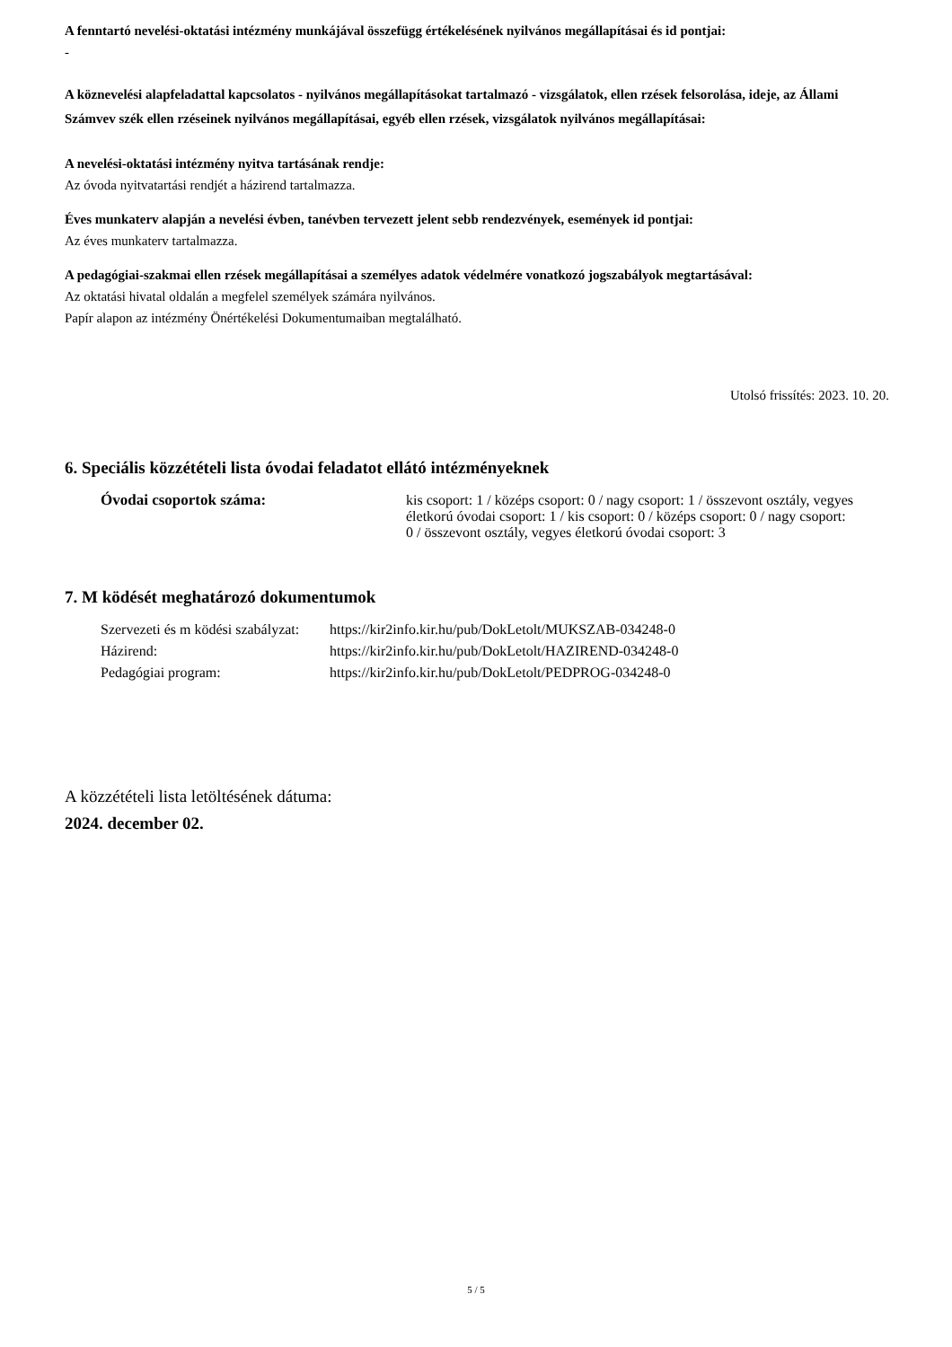A fenntartó nevelési-oktatási intézmény munkájával összefügg értékelésének nyilvános megállapításai és id pontjai:
-
A köznevelési alapfeladattal kapcsolatos - nyilvános megállapításokat tartalmazó - vizsgálatok, ellen rzések felsorolása, ideje, az Állami Számvev szék ellen rzéseinek nyilvános megállapításai, egyéb ellen rzések, vizsgálatok nyilvános megállapításai:
A nevelési-oktatási intézmény nyitva tartásának rendje:
Az óvoda nyitvatartási rendjét a házirend tartalmazza.
Éves munkaterv alapján a nevelési évben, tanévben tervezett jelent sebb rendezvények, események id pontjai:
Az éves munkaterv tartalmazza.
A pedagógiai-szakmai ellen rzések megállapításai a személyes adatok védelmére vonatkozó jogszabályok megtartásával:
Az oktatási hivatal oldalán a megfelel személyek számára nyilvános.
Papír alapon az intézmény Önértékelési Dokumentumaiban megtalálható.
Utolsó frissítés: 2023. 10. 20.
6. Speciális közzétételi lista óvodai feladatot ellátó intézményeknek
| Óvodai csoportok száma: | kis csoport: 1 / középs csoport: 0 / nagy csoport: 1 / összevont osztály, vegyes életkorú óvodai csoport: 1 / kis csoport: 0 / középs csoport: 0 / nagy csoport: 0 / összevont osztály, vegyes életkorú óvodai csoport: 3 |
7. M ködését meghatározó dokumentumok
| Szervezeti és m ködési szabályzat: | https://kir2info.kir.hu/pub/DokLetolt/MUKSZAB-034248-0 |
| Házirend: | https://kir2info.kir.hu/pub/DokLetolt/HAZIREND-034248-0 |
| Pedagógiai program: | https://kir2info.kir.hu/pub/DokLetolt/PEDPROG-034248-0 |
A közzétételi lista letöltésének dátuma:
2024. december 02.
5 / 5